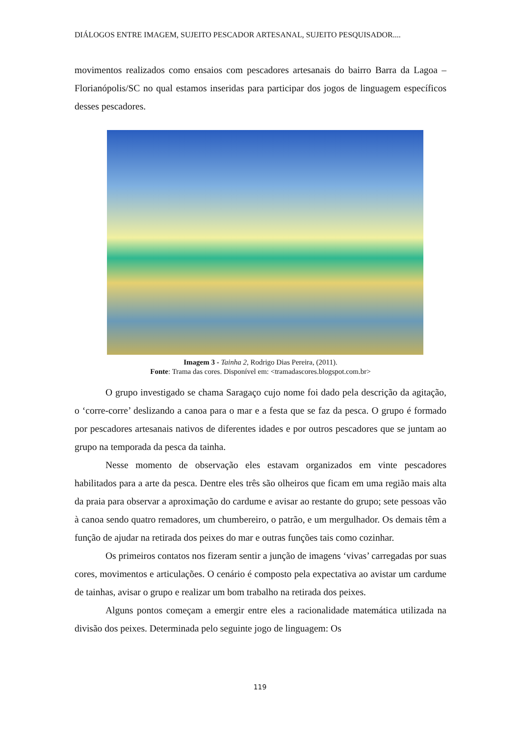DIÁLOGOS ENTRE IMAGEM, SUJEITO PESCADOR ARTESANAL, SUJEITO PESQUISADOR....
movimentos realizados como ensaios com pescadores artesanais do bairro Barra da Lagoa – Florianópolis/SC no qual estamos inseridas para participar dos jogos de linguagem específicos desses pescadores.
Imagem 3 - Tainha 2, Rodrigo Dias Pereira, (2011).
Fonte: Trama das cores. Disponível em: <tramadascores.blogspot.com.br>
O grupo investigado se chama Saragaço cujo nome foi dado pela descrição da agitação, o ‘corre-corre’ deslizando a canoa para o mar e a festa que se faz da pesca. O grupo é formado por pescadores artesanais nativos de diferentes idades e por outros pescadores que se juntam ao grupo na temporada da pesca da tainha.
Nesse momento de observação eles estavam organizados em vinte pescadores habilitados para a arte da pesca. Dentre eles três são olheiros que ficam em uma região mais alta da praia para observar a aproximação do cardume e avisar ao restante do grupo; sete pessoas vão à canoa sendo quatro remadores, um chumbereiro, o patrão, e um mergulhador. Os demais têm a função de ajudar na retirada dos peixes do mar e outras funções tais como cozinhar.
Os primeiros contatos nos fizeram sentir a junção de imagens ‘vivas’ carregadas por suas cores, movimentos e articulações. O cenário é composto pela expectativa ao avistar um cardume de tainhas, avisar o grupo e realizar um bom trabalho na retirada dos peixes.
Alguns pontos começam a emergir entre eles a racionalidade matemática utilizada na divisão dos peixes. Determinada pelo seguinte jogo de linguagem: Os
119